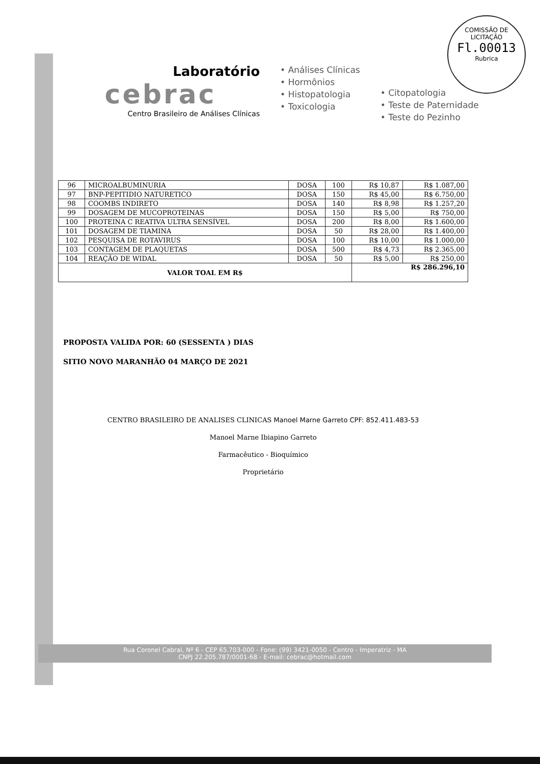COMISSÃO DE LICITAÇÃO
Fl.00013
Rubrica
Laboratório
cebrac
Centro Brasileiro de Análises Clínicas
• Análises Clínicas
• Hormônios
• Histopatologia
• Toxicologia
• Citopatologia
• Teste de Paternidade
• Teste do Pezinho
| 96 | MICROALBUMINURIA | DOSA | 100 | R$ 10,87 | R$ 1.087,00 |
| 97 | BNP-PEPITIDIO NATURETICO | DOSA | 150 | R$ 45,00 | R$ 6.750,00 |
| 98 | COOMBS INDIRETO | DOSA | 140 | R$ 8,98 | R$ 1.257,20 |
| 99 | DOSAGEM DE MUCOPROTEINAS | DOSA | 150 | R$ 5,00 | R$ 750,00 |
| 100 | PROTEINA C REATIVA ULTRA SENSÍVEL | DOSA | 200 | R$ 8,00 | R$ 1.600,00 |
| 101 | DOSAGEM DE TIAMINA | DOSA | 50 | R$ 28,00 | R$ 1.400,00 |
| 102 | PESQUISA DE ROTAVIRUS | DOSA | 100 | R$ 10,00 | R$ 1.000,00 |
| 103 | CONTAGEM DE PLAQUETAS | DOSA | 500 | R$ 4,73 | R$ 2.365,00 |
| 104 | REAÇÃO DE WIDAL | DOSA | 50 | R$ 5,00 | R$ 250,00 |
| VALOR TOAL EM R$ | | | | R$ 286.296,10 | |
PROPOSTA VALIDA POR: 60 (SESSENTA ) DIAS
SITIO NOVO MARANHÃO 04 MARÇO DE 2021
CENTRO BRASILEIRO DE ANALISES CLINICAS Manoel Marne Garreto CPF: 852.411.483-53
Manoel Marne Ibiapino Garreto
Farmacêutico - Bioquímico
Proprietário
Rua Coronel Cabral, Nº 6 - CEP 65.703-000 - Fone: (99) 3421-0050 - Centro - Imperatriz - MA
CNPJ 22.205.787/0001-68 - E-mail: cebrac@hotmail.com